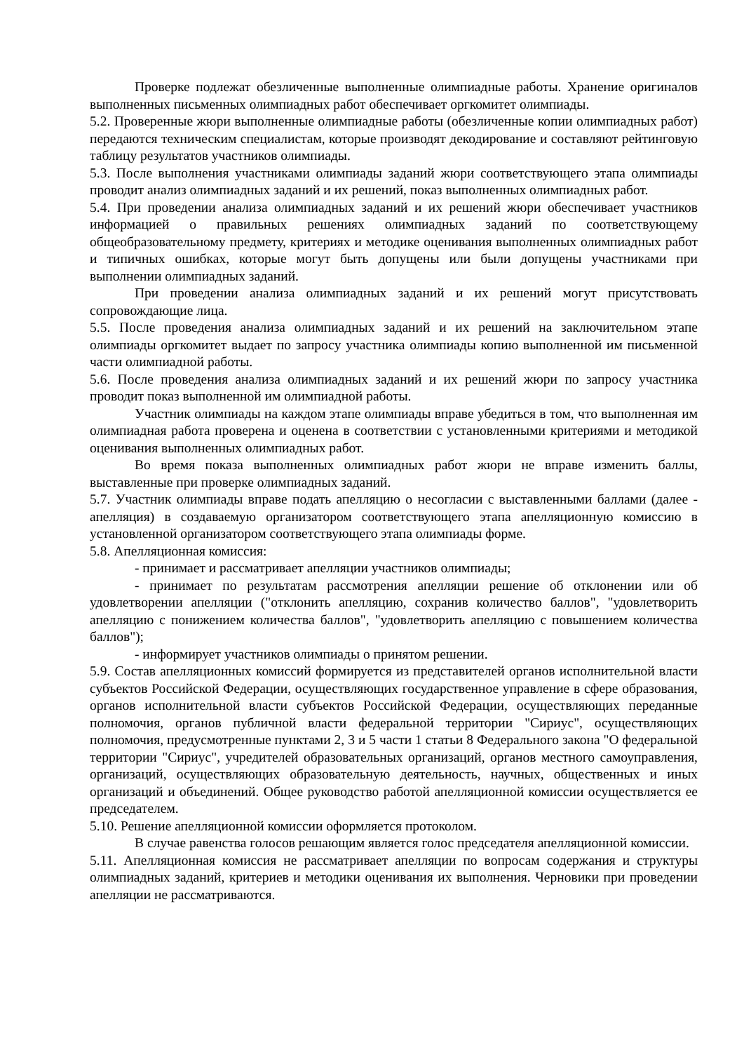Проверке подлежат обезличенные выполненные олимпиадные работы. Хранение оригиналов выполненных письменных олимпиадных работ обеспечивает оргкомитет олимпиады.
5.2. Проверенные жюри выполненные олимпиадные работы (обезличенные копии олимпиадных работ) передаются техническим специалистам, которые производят декодирование и составляют рейтинговую таблицу результатов участников олимпиады.
5.3. После выполнения участниками олимпиады заданий жюри соответствующего этапа олимпиады проводит анализ олимпиадных заданий и их решений, показ выполненных олимпиадных работ.
5.4. При проведении анализа олимпиадных заданий и их решений жюри обеспечивает участников информацией о правильных решениях олимпиадных заданий по соответствующему общеобразовательному предмету, критериях и методике оценивания выполненных олимпиадных работ и типичных ошибках, которые могут быть допущены или были допущены участниками при выполнении олимпиадных заданий.
При проведении анализа олимпиадных заданий и их решений могут присутствовать сопровождающие лица.
5.5. После проведения анализа олимпиадных заданий и их решений на заключительном этапе олимпиады оргкомитет выдает по запросу участника олимпиады копию выполненной им письменной части олимпиадной работы.
5.6. После проведения анализа олимпиадных заданий и их решений жюри по запросу участника проводит показ выполненной им олимпиадной работы.
Участник олимпиады на каждом этапе олимпиады вправе убедиться в том, что выполненная им олимпиадная работа проверена и оценена в соответствии с установленными критериями и методикой оценивания выполненных олимпиадных работ.
Во время показа выполненных олимпиадных работ жюри не вправе изменить баллы, выставленные при проверке олимпиадных заданий.
5.7. Участник олимпиады вправе подать апелляцию о несогласии с выставленными баллами (далее - апелляция) в создаваемую организатором соответствующего этапа апелляционную комиссию в установленной организатором соответствующего этапа олимпиады форме.
5.8. Апелляционная комиссия:
- принимает и рассматривает апелляции участников олимпиады;
- принимает по результатам рассмотрения апелляции решение об отклонении или об удовлетворении апелляции ("отклонить апелляцию, сохранив количество баллов", "удовлетворить апелляцию с понижением количества баллов", "удовлетворить апелляцию с повышением количества баллов");
- информирует участников олимпиады о принятом решении.
5.9. Состав апелляционных комиссий формируется из представителей органов исполнительной власти субъектов Российской Федерации, осуществляющих государственное управление в сфере образования, органов исполнительной власти субъектов Российской Федерации, осуществляющих переданные полномочия, органов публичной власти федеральной территории "Сириус", осуществляющих полномочия, предусмотренные пунктами 2, 3 и 5 части 1 статьи 8 Федерального закона "О федеральной территории "Сириус", учредителей образовательных организаций, органов местного самоуправления, организаций, осуществляющих образовательную деятельность, научных, общественных и иных организаций и объединений. Общее руководство работой апелляционной комиссии осуществляется ее председателем.
5.10. Решение апелляционной комиссии оформляется протоколом.
В случае равенства голосов решающим является голос председателя апелляционной комиссии.
5.11. Апелляционная комиссия не рассматривает апелляции по вопросам содержания и структуры олимпиадных заданий, критериев и методики оценивания их выполнения. Черновики при проведении апелляции не рассматриваются.